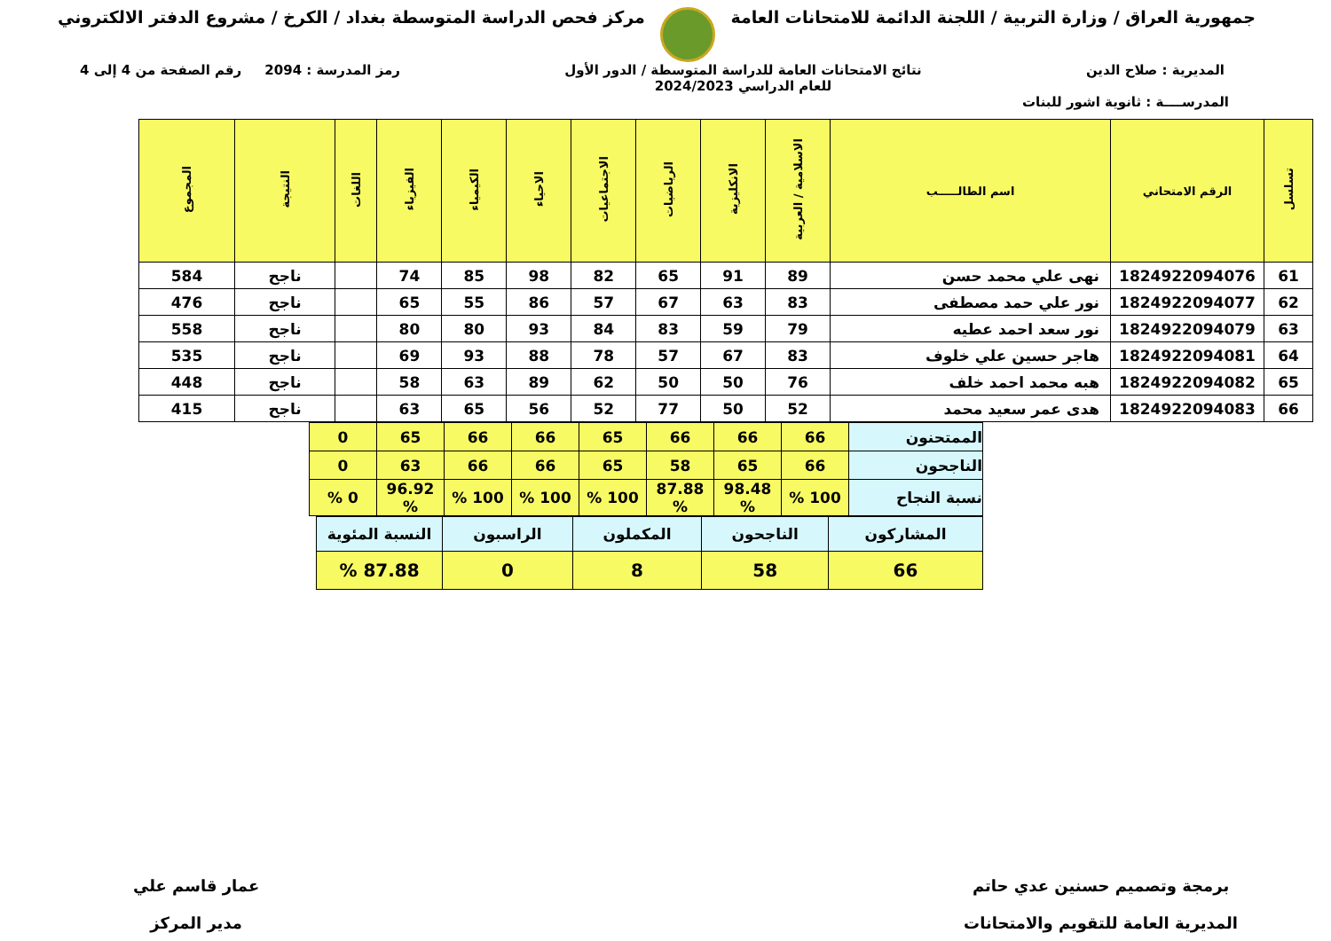جمهورية العراق / وزارة التربية / اللجنة الدائمة للامتحانات العامة
مركز فحص الدراسة المتوسطة بغداد / الكرخ / مشروع الدفتر الالكتروني
المديرية : صلاح الدين نتائج الامتحانات العامة للدراسة المتوسطة / الدور الأول
للعام الدراسي 2024/2023
رمز المدرسة : 2094 رقم الصفحة من 4 إلى 4
المدرســــة : ثانوية اشور للبنات
| تسلسل | الرقم الامتحاني | اسم الطالـــــب | الاسلامية / العربية | الانكليزية | الرياضيات | الاجتماعيات | الاحياء | الكيمياء | الفيزياء | اللغات | النتيجة | المجموع |
| --- | --- | --- | --- | --- | --- | --- | --- | --- | --- | --- | --- | --- |
| 61 | 1824922094076 | نهى علي محمد حسن | 89 | 91 | 65 | 82 | 98 | 85 | 74 | | ناجح | 584 |
| 62 | 1824922094077 | نور علي حمد مصطفى | 83 | 63 | 67 | 57 | 86 | 55 | 65 | | ناجح | 476 |
| 63 | 1824922094079 | نور سعد احمد عطيه | 79 | 59 | 83 | 84 | 93 | 80 | 80 | | ناجح | 558 |
| 64 | 1824922094081 | هاجر حسين علي خلوف | 83 | 67 | 57 | 78 | 88 | 93 | 69 | | ناجح | 535 |
| 65 | 1824922094082 | هبه محمد احمد خلف | 76 | 50 | 50 | 62 | 89 | 63 | 58 | | ناجح | 448 |
| 66 | 1824922094083 | هدى عمر سعيد محمد | 52 | 50 | 77 | 52 | 56 | 65 | 63 | | ناجح | 415 |
| الممتحنون | 66 | 66 | 66 | 65 | 66 | 66 | 65 | 0 |
| الناجحون | 66 | 65 | 58 | 65 | 66 | 66 | 63 | 0 |
| نسبة النجاح | 100 % | 98.48 % | 87.88 % | 100 % | 100 % | 100 % | 96.92 % | 0 % |
| المشاركون | الناجحون | المكملون | الراسبون | النسبة المئوية |
| 66 | 58 | 8 | 0 | 87.88 % |
برمجة وتصميم حسنين عدي حاتم
المديرية العامة للتقويم والامتحانات
عمار قاسم علي
مدير المركز